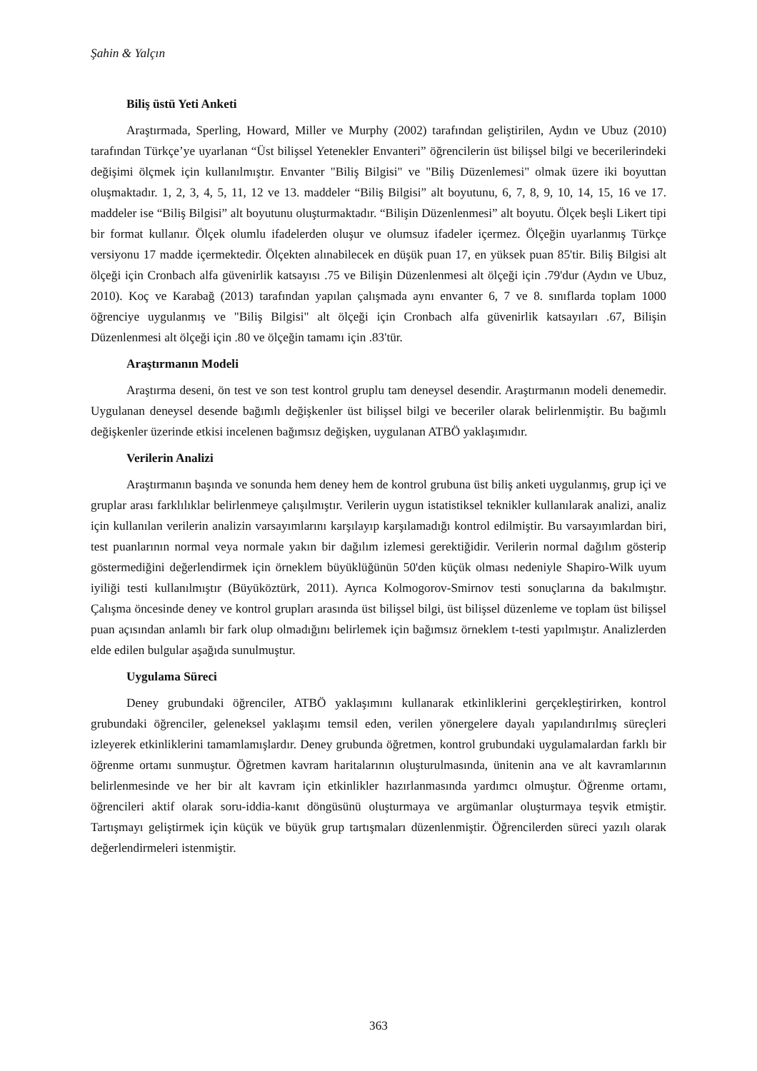Şahin & Yalçın
Biliş üstü Yeti Anketi
Araştırmada, Sperling, Howard, Miller ve Murphy (2002) tarafından geliştirilen, Aydın ve Ubuz (2010) tarafından Türkçe’ye uyarlanan “Üst bilişsel Yetenekler Envanteri” öğrencilerin üst bilişsel bilgi ve becerilerindeki değişimi ölçmek için kullanılmıştır. Envanter "Biliş Bilgisi" ve "Biliş Düzenlemesi" olmak üzere iki boyuttan oluşmaktadır. 1, 2, 3, 4, 5, 11, 12 ve 13. maddeler “Biliş Bilgisi” alt boyutunu, 6, 7, 8, 9, 10, 14, 15, 16 ve 17. maddeler ise “Biliş Bilgisi” alt boyutunu oluşturmaktadır. “Bilişin Düzenlenmesi” alt boyutu. Ölçek beşli Likert tipi bir format kullanır. Ölçek olumlu ifadelerden oluşur ve olumsuz ifadeler içermez. Ölçeğin uyarlanmış Türkçe versiyonu 17 madde içermektedir. Ölçekten alınabilecek en düşük puan 17, en yüksek puan 85'tir. Biliş Bilgisi alt ölçeği için Cronbach alfa güvenirlik katsayısı .75 ve Bilişin Düzenlenmesi alt ölçeği için .79'dur (Aydın ve Ubuz, 2010). Koç ve Karabağ (2013) tarafından yapılan çalışmada aynı envanter 6, 7 ve 8. sınıflarda toplam 1000 öğrenciye uygulanmış ve "Biliş Bilgisi" alt ölçeği için Cronbach alfa güvenirlik katsayıları .67, Bilişin Düzenlenmesi alt ölçeği için .80 ve ölçeğin tamamı için .83'tür.
Araştırmanın Modeli
Araştırma deseni, ön test ve son test kontrol gruplu tam deneysel desendir. Araştırmanın modeli denemedir. Uygulanan deneysel desende bağımlı değişkenler üst bilişsel bilgi ve beceriler olarak belirlenmiştir. Bu bağımlı değişkenler üzerinde etkisi incelenen bağımsız değişken, uygulanan ATBÖ yaklaşımıdır.
Verilerin Analizi
Araştırmanın başında ve sonunda hem deney hem de kontrol grubuna üst biliş anketi uygulanmış, grup içi ve gruplar arası farklılıklar belirlenmeye çalışılmıştır. Verilerin uygun istatistiksel teknikler kullanılarak analizi, analiz için kullanılan verilerin analizin varsayımlarını karşılayıp karşılamadığı kontrol edilmiştir. Bu varsayımlardan biri, test puanlarının normal veya normale yakın bir dağılım izlemesi gerektiğidir. Verilerin normal dağılım gösterip göstermediğini değerlendirmek için örneklem büyüklüğünün 50'den küçük olması nedeniyle Shapiro-Wilk uyum iyiliği testi kullanılmıştır (Büyüköztürk, 2011). Ayrıca Kolmogorov-Smirnov testi sonuçlarına da bakılmıştır. Çalışma öncesinde deney ve kontrol grupları arasında üst bilişsel bilgi, üst bilişsel düzenleme ve toplam üst bilişsel puan açısından anlamlı bir fark olup olmadığını belirlemek için bağımsız örneklem t-testi yapılmıştır. Analizlerden elde edilen bulgular aşağıda sunulmuştur.
Uygulama Süreci
Deney grubundaki öğrenciler, ATBÖ yaklaşımını kullanarak etkinliklerini gerçekleştirirken, kontrol grubundaki öğrenciler, geleneksel yaklaşımı temsil eden, verilen yönergelere dayalı yapılandırılmış süreçleri izleyerek etkinliklerini tamamlamışlardır. Deney grubunda öğretmen, kontrol grubundaki uygulamalardan farklı bir öğrenme ortamı sunmuştur. Öğretmen kavram haritalarının oluşturulmasında, ünitenin ana ve alt kavramlarının belirlenmesinde ve her bir alt kavram için etkinlikler hazırlanmasında yardımcı olmuştur. Öğrenme ortamı, öğrencileri aktif olarak soru-iddia-kanıt döngüsünü oluşturmaya ve argümanlar oluşturmaya teşvik etmiştir. Tartışmayı geliştirmek için küçük ve büyük grup tartışmaları düzenlenmiştir. Öğrencilerden süreci yazılı olarak değerlendirmeleri istenmiştir.
363